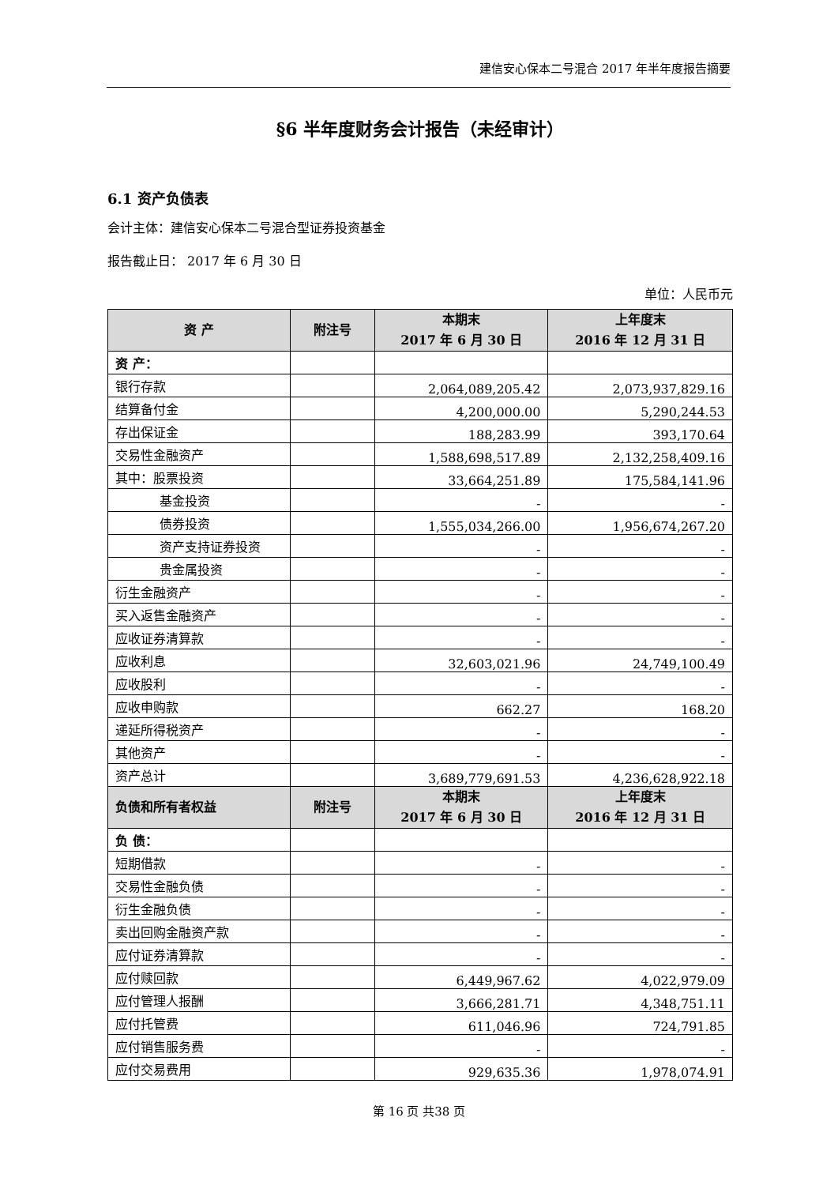建信安心保本二号混合 2017 年半年度报告摘要
§6 半年度财务会计报告（未经审计）
6.1 资产负债表
会计主体：建信安心保本二号混合型证券投资基金
报告截止日： 2017 年 6 月 30 日
单位：人民币元
| 资 产 | 附注号 | 本期末 2017 年 6 月 30 日 | 上年度末 2016 年 12 月 31 日 |
| --- | --- | --- | --- |
| 资 产： | | | |
| 银行存款 | | 2,064,089,205.42 | 2,073,937,829.16 |
| 结算备付金 | | 4,200,000.00 | 5,290,244.53 |
| 存出保证金 | | 188,283.99 | 393,170.64 |
| 交易性金融资产 | | 1,588,698,517.89 | 2,132,258,409.16 |
| 其中：股票投资 | | 33,664,251.89 | 175,584,141.96 |
| 基金投资 | | - | - |
| 债券投资 | | 1,555,034,266.00 | 1,956,674,267.20 |
| 资产支持证券投资 | | - | - |
| 贵金属投资 | | - | - |
| 衍生金融资产 | | - | - |
| 买入返售金融资产 | | - | - |
| 应收证券清算款 | | - | - |
| 应收利息 | | 32,603,021.96 | 24,749,100.49 |
| 应收股利 | | - | - |
| 应收申购款 | | 662.27 | 168.20 |
| 递延所得税资产 | | - | - |
| 其他资产 | | - | - |
| 资产总计 | | 3,689,779,691.53 | 4,236,628,922.18 |
| 负债和所有者权益 | 附注号 | 本期末 2017 年 6 月 30 日 | 上年度末 2016 年 12 月 31 日 |
| 负 债： | | | |
| 短期借款 | | - | - |
| 交易性金融负债 | | - | - |
| 衍生金融负债 | | - | - |
| 卖出回购金融资产款 | | - | - |
| 应付证券清算款 | | - | - |
| 应付赎回款 | | 6,449,967.62 | 4,022,979.09 |
| 应付管理人报酬 | | 3,666,281.71 | 4,348,751.11 |
| 应付托管费 | | 611,046.96 | 724,791.85 |
| 应付销售服务费 | | - | - |
| 应付交易费用 | | 929,635.36 | 1,978,074.91 |
第 16 页 共38 页